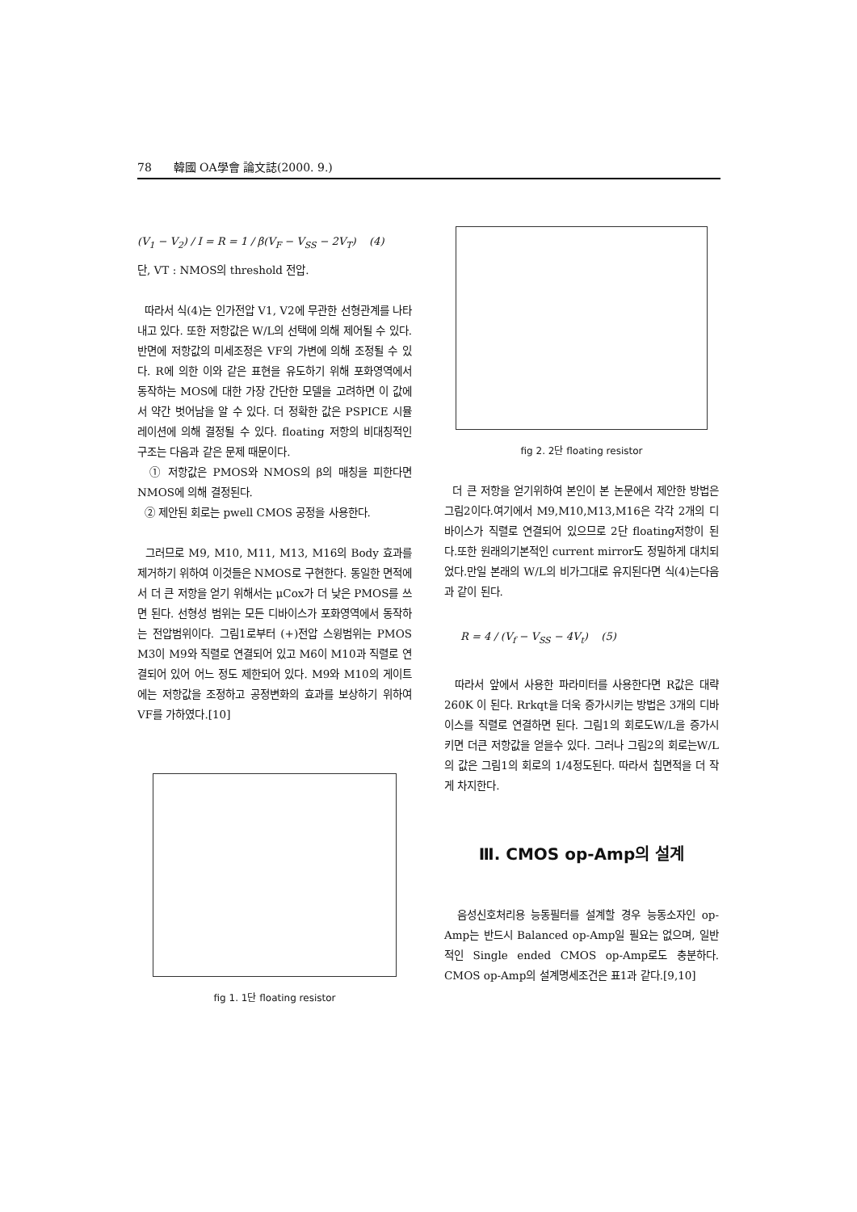78 韓國 OA學會 論文誌(2000. 9.)
(V<sub>1</sub> − V<sub>2</sub>) / I = R = 1 / β(V<sub>F</sub> − V<sub>SS</sub> − 2V<sub>T</sub>) (4)
단, VT : NMOS의 threshold 전압.
따라서 식(4)는 인가전압 V1, V2에 무관한 선형관계를 나타내고 있다. 또한 저항값은 W/L의 선택에 의해 제어될 수 있다. 반면에 저항값의 미세조정은 VF의 가변에 의해 조정될 수 있다. R에 의한 이와 같은 표현을 유도하기 위해 포화영역에서 동작하는 MOS에 대한 가장 간단한 모델을 고려하면 이 값에서 약간 벗어남을 알 수 있다. 더 정확한 값은 PSPICE 시뮬레이션에 의해 결정될 수 있다. floating 저항의 비대칭적인 구조는 다음과 같은 문제 때문이다.
① 저항값은 PMOS와 NMOS의 β의 매칭을 피한다면 NMOS에 의해 결정된다.
② 제안된 회로는 pwell CMOS 공정을 사용한다.
그러므로 M9, M10, M11, M13, M16의 Body 효과를 제거하기 위하여 이것들은 NMOS로 구현한다. 동일한 면적에서 더 큰 저항을 얻기 위해서는 μCox가 더 낮은 PMOS를 쓰면 된다. 선형성 범위는 모든 디바이스가 포화영역에서 동작하는 전압범위이다. 그림1로부터 (+)전압 스윙범위는 PMOS M3이 M9와 직렬로 연결되어 있고 M6이 M10과 직렬로 연결되어 있어 어느 정도 제한되어 있다. M9와 M10의 게이트에는 저항값을 조정하고 공정변화의 효과를 보상하기 위하여 VF를 가하였다.[10]
fig 1. 1단 floating resistor
fig 2. 2단 floating resistor
더 큰 저항을 얻기위하여 본인이 본 논문에서 제안한 방법은 그림2이다.여기에서 M9,M10,M13,M16은 각각 2개의 디바이스가 직렬로 연결되어 있으므로 2단 floating저항이 된다.또한 원래의기본적인 current mirror도 정밀하게 대치되었다.만일 본래의 W/L의 비가그대로 유지된다면 식(4)는다음과 같이 된다.
R = 4 / (V<sub>f</sub> − V<sub>SS</sub> − 4V<sub>t</sub>) (5)
따라서 앞에서 사용한 파라미터를 사용한다면 R값은 대략 260K 이 된다. Rrkqt을 더욱 증가시키는 방법은 3개의 디바이스를 직렬로 연결하면 된다. 그림1의 회로도W/L을 증가시키면 더큰 저항값을 얻을수 있다. 그러나 그림2의 회로는W/L의 값은 그림1의 회로의 1/4정도된다. 따라서 칩면적을 더 작게 차지한다.
Ⅲ. CMOS op-Amp의 설계
음성신호처리용 능동필터를 설계할 경우 능동소자인 op-Amp는 반드시 Balanced op-Amp일 필요는 없으며, 일반적인 Single ended CMOS op-Amp로도 충분하다. CMOS op-Amp의 설계명세조건은 표1과 같다.[9,10]